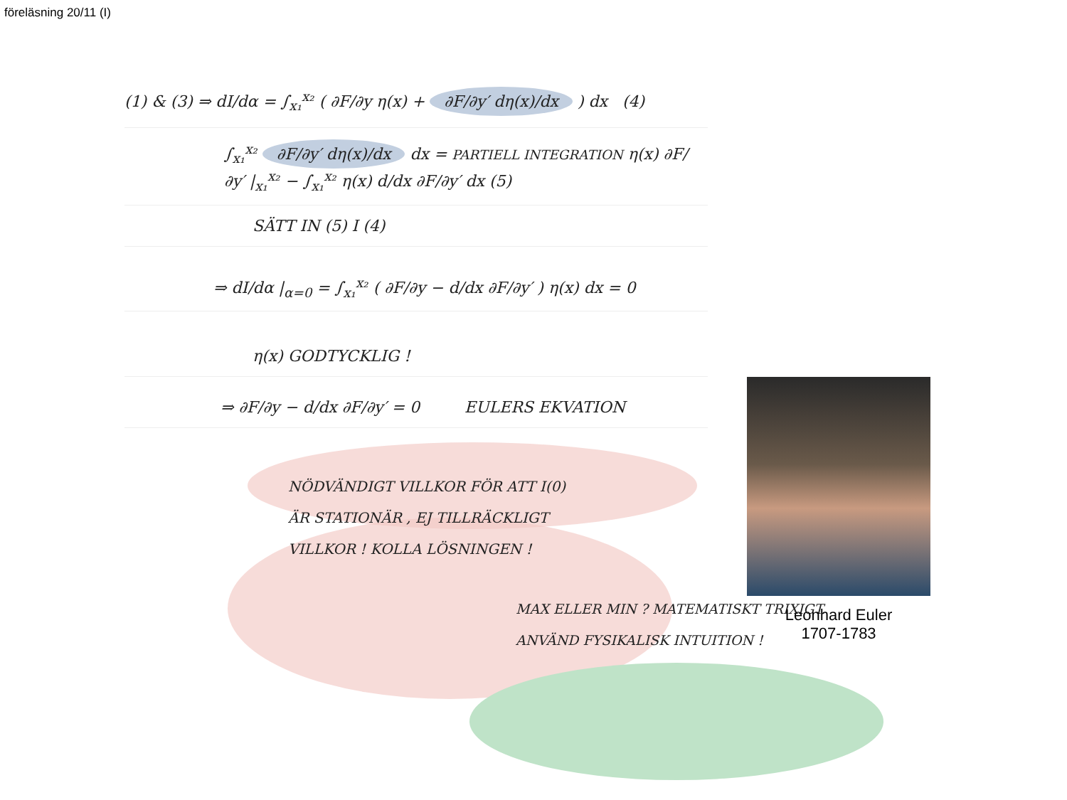föreläsning 20/11 (I)
(1) & (3) ⇒ dI/dα = ∫<sub>x₁</sub><sup>x₂</sup> ( ∂F/∂y η(x) + ∂F/∂y′ dη(x)/dx ) dx (4)
∫<sub>x₁</sub><sup>x₂</sup> ∂F/∂y′ dη(x)/dx dx = PARTIELL INTEGRATION η(x) ∂F/∂y′ |<sub>x₁</sub><sup>x₂</sup> − ∫<sub>x₁</sub><sup>x₂</sup> η(x) d/dx ∂F/∂y′ dx (5)
SÄTT IN (5) I (4)
⇒ dI/dα |<sub>α=0</sub> = ∫<sub>x₁</sub><sup>x₂</sup> ( ∂F/∂y − d/dx ∂F/∂y′ ) η(x) dx = 0
η(x) GODTYCKLIG !
⇒ ∂F/∂y − d/dx ∂F/∂y′ = 0 EULERS EKVATION
NÖDVÄNDIGT VILLKOR FÖR ATT I(0)
ÄR STATIONÄR , EJ TILLRÄCKLIGT
VILLKOR ! KOLLA LÖSNINGEN !
MAX ELLER MIN ? MATEMATISKT TRIXIGT.
ANVÄND FYSIKALISK INTUITION !
Leonhard Euler
1707-1783